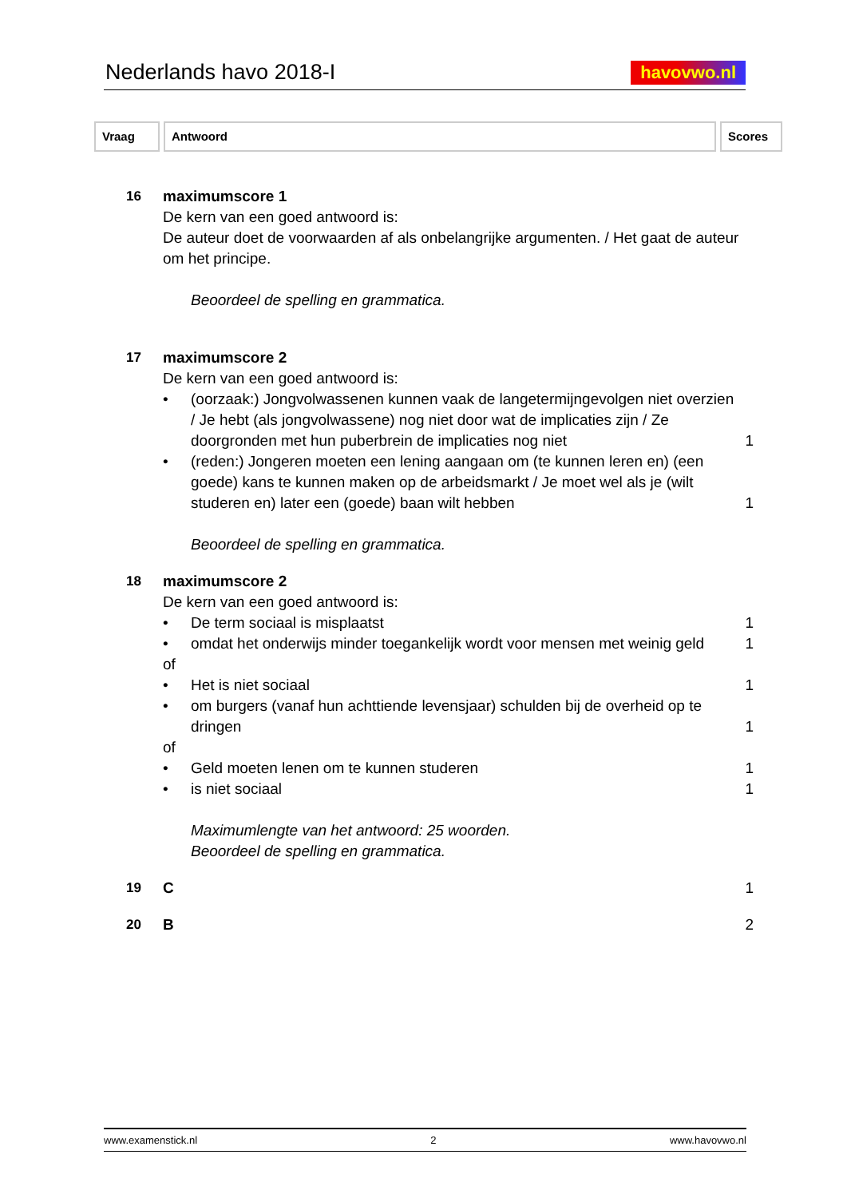Nederlands havo 2018-I
havovwo.nl
Vraag Antwoord Scores
16 maximumscore 1
De kern van een goed antwoord is:
De auteur doet de voorwaarden af als onbelangrijke argumenten. / Het gaat de auteur om het principe.
Beoordeel de spelling en grammatica.
17 maximumscore 2
De kern van een goed antwoord is:
• (oorzaak:) Jongvolwassenen kunnen vaak de langetermijngevolgen niet overzien / Je hebt (als jongvolwassene) nog niet door wat de implicaties zijn / Ze doorgronden met hun puberbrein de implicaties nog niet 1
• (reden:) Jongeren moeten een lening aangaan om (te kunnen leren en) (een goede) kans te kunnen maken op de arbeidsmarkt / Je moet wel als je (wilt studeren en) later een (goede) baan wilt hebben 1
Beoordeel de spelling en grammatica.
18 maximumscore 2
De kern van een goed antwoord is:
• De term sociaal is misplaatst 1
• omdat het onderwijs minder toegankelijk wordt voor mensen met weinig geld 1
of
• Het is niet sociaal 1
• om burgers (vanaf hun achttiende levensjaar) schulden bij de overheid op te dringen 1
of
• Geld moeten lenen om te kunnen studeren 1
• is niet sociaal 1
Maximumlengte van het antwoord: 25 woorden.
Beoordeel de spelling en grammatica.
19 C 1
20 B 2
www.examenstick.nl 2 www.havovwo.nl